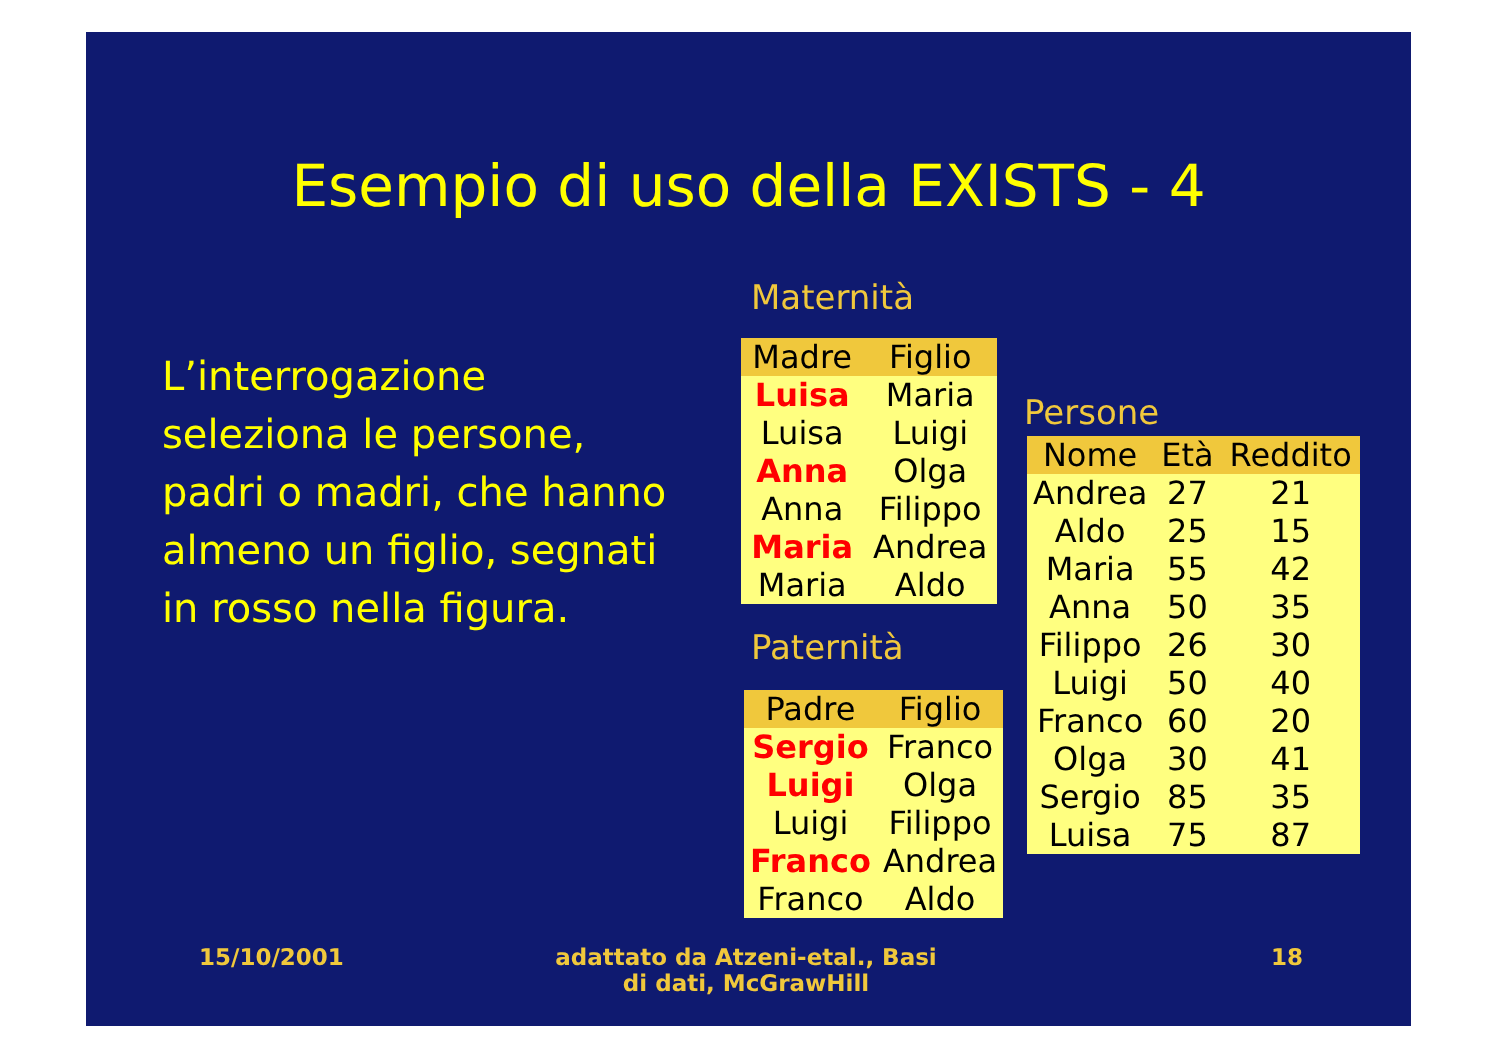Esempio di uso della EXISTS - 4
L’interrogazione seleziona le persone, padri o madri, che hanno almeno un figlio, segnati in rosso nella figura.
Maternità
| Madre | Figlio |
| --- | --- |
| Luisa | Maria |
| Luisa | Luigi |
| Anna | Olga |
| Anna | Filippo |
| Maria | Andrea |
| Maria | Aldo |
Paternità
| Padre | Figlio |
| --- | --- |
| Sergio | Franco |
| Luigi | Olga |
| Luigi | Filippo |
| Franco | Andrea |
| Franco | Aldo |
Persone
| Nome | Età | Reddito |
| --- | --- | --- |
| Andrea | 27 | 21 |
| Aldo | 25 | 15 |
| Maria | 55 | 42 |
| Anna | 50 | 35 |
| Filippo | 26 | 30 |
| Luigi | 50 | 40 |
| Franco | 60 | 20 |
| Olga | 30 | 41 |
| Sergio | 85 | 35 |
| Luisa | 75 | 87 |
15/10/2001
adattato da Atzeni-etal., Basi di dati, McGrawHill
18